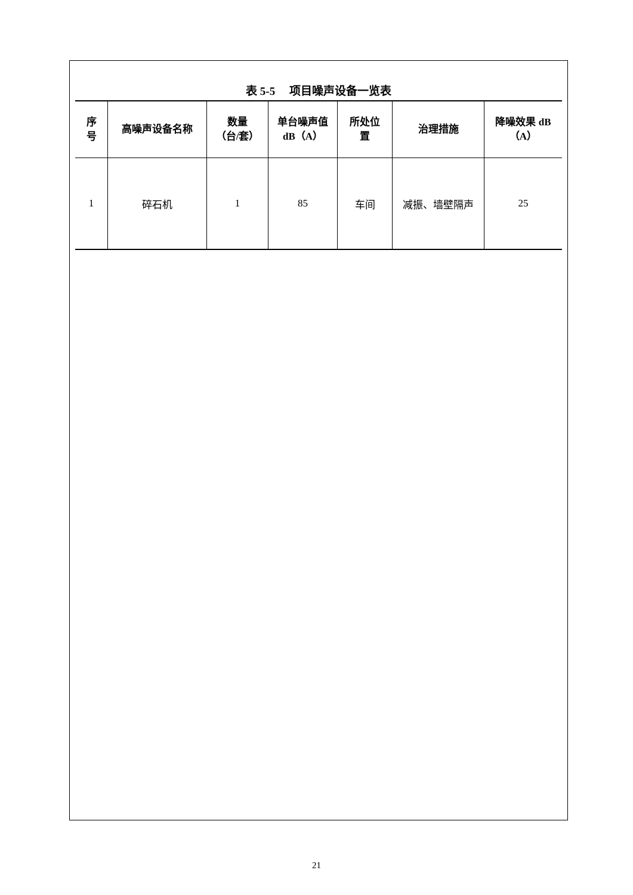表 5-5 项目噪声设备一览表
| 序 号 | 高噪声设备名称 | 数量 （台/套） | 单台噪声值 dB（A） | 所处位 置 | 治理措施 | 降噪效果 dB （A） |
| --- | --- | --- | --- | --- | --- | --- |
| 1 | 碎石机 | 1 | 85 | 车间 | 减振、墙壁隔声 | 25 |
21